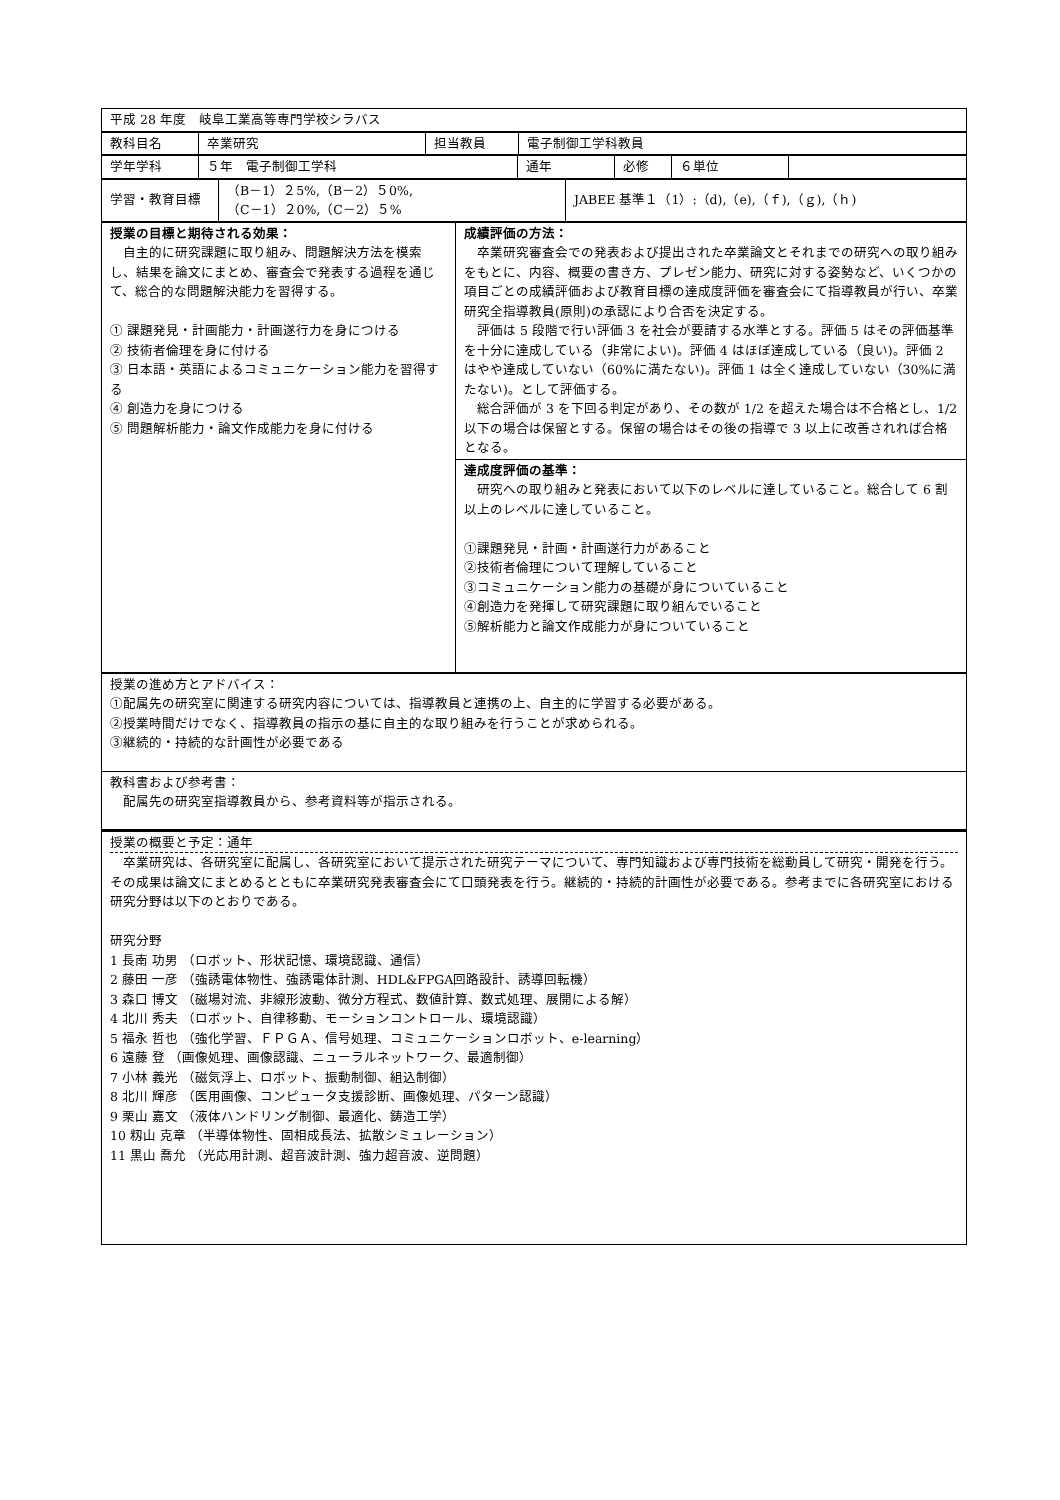| 平成 28 年度 岐阜工業高等専門学校シラバス |
| 教科目名 | 卒業研究 | 担当教員 | 電子制御工学科教員 |
| 学年学科 | ５年 電子制御工学科 | 通年 | 必修 | ６単位 | |
| 学習・教育目標 | （B－1）２5%,（B－2）５0%, （C－1）２0%,（C－2）５% | JABEE 基準１（1）:（d),（e),（ｆ),（ｇ),（ｈ) |
| 授業の目標と期待される効果： 自主的に研究課題に取り組み、問題解決方法を模索し、結果を論文にまとめ、審査会で発表する過程を通じて、総合的な問題解決能力を習得する。 ① 課題発見・計画能力・計画遂行力を身につける ② 技術者倫理を身に付ける ③ 日本語・英語によるコミュニケーション能力を習得する ④ 創造力を身につける ⑤ 問題解析能力・論文作成能力を身に付ける | 成績評価の方法： 卒業研究審査会での発表および提出された卒業論文とそれまでの研究への取り組みをもとに、内容、概要の書き方、プレゼン能力、研究に対する姿勢など、いくつかの項目ごとの成績評価および教育目標の達成度評価を審査会にて指導教員が行い、卒業研究全指導教員(原則)の承認により合否を決定する。 評価は 5 段階で行い評価 3 を社会が要請する水準とする。評価 5 はその評価基準を十分に達成している（非常によい)。評価 4 はほぼ達成している（良い)。評価 2 はやや達成していない（60%に満たない)。評価 1 は全く達成していない（30%に満たない)。として評価する。 総合評価が 3 を下回る判定があり、その数が 1/2 を超えた場合は不合格とし、1/2 以下の場合は保留とする。保留の場合はその後の指導で 3 以上に改善されれば合格となる。 |
| | 達成度評価の基準： 研究への取り組みと発表において以下のレベルに達していること。総合して 6 割以上のレベルに達していること。 ①課題発見・計画・計画遂行力があること ②技術者倫理について理解していること ③コミュニケーション能力の基礎が身についていること ④創造力を発揮して研究課題に取り組んでいること ⑤解析能力と論文作成能力が身についていること |
| 授業の進め方とアドバイス： ①配属先の研究室に関連する研究内容については、指導教員と連携の上、自主的に学習する必要がある。 ②授業時間だけでなく、指導教員の指示の基に自主的な取り組みを行うことが求められる。 ③継続的・持続的な計画性が必要である |
| 教科書および参考書： 配属先の研究室指導教員から、参考資料等が指示される。 |
| 授業の概要と予定：通年 卒業研究は、各研究室に配属し、各研究室において提示された研究テーマについて、専門知識および専門技術を総動員して研究・開発を行う。その成果は論文にまとめるとともに卒業研究発表審査会にて口頭発表を行う。継続的・持続的計画性が必要である。参考までに各研究室における研究分野は以下のとおりである。 研究分野 1 長南 功男 （ロボット、形状記憶、環境認識、通信） 2 藤田 一彦 （強誘電体物性、強誘電体計測、HDL&FPGA回路設計、誘導回転機） 3 森口 博文 （磁場対流、非線形波動、微分方程式、数値計算、数式処理、展開による解） 4 北川 秀夫 （ロボット、自律移動、モーションコントロール、環境認識） 5 福永 哲也 （強化学習、ＦＰＧＡ、信号処理、コミュニケーションロボット、e-learning） 6 遠藤 登 （画像処理、画像認識、ニューラルネットワーク、最適制御） 7 小林 義光 （磁気浮上、ロボット、振動制御、組込制御） 8 北川 輝彦 （医用画像、コンピュータ支援診断、画像処理、パターン認識） 9 栗山 嘉文 （液体ハンドリング制御、最適化、鋳造工学） 10 籾山 克章 （半導体物性、固相成長法、拡散シミュレーション） 11 黒山 喬允 （光応用計測、超音波計測、強力超音波、逆問題） |